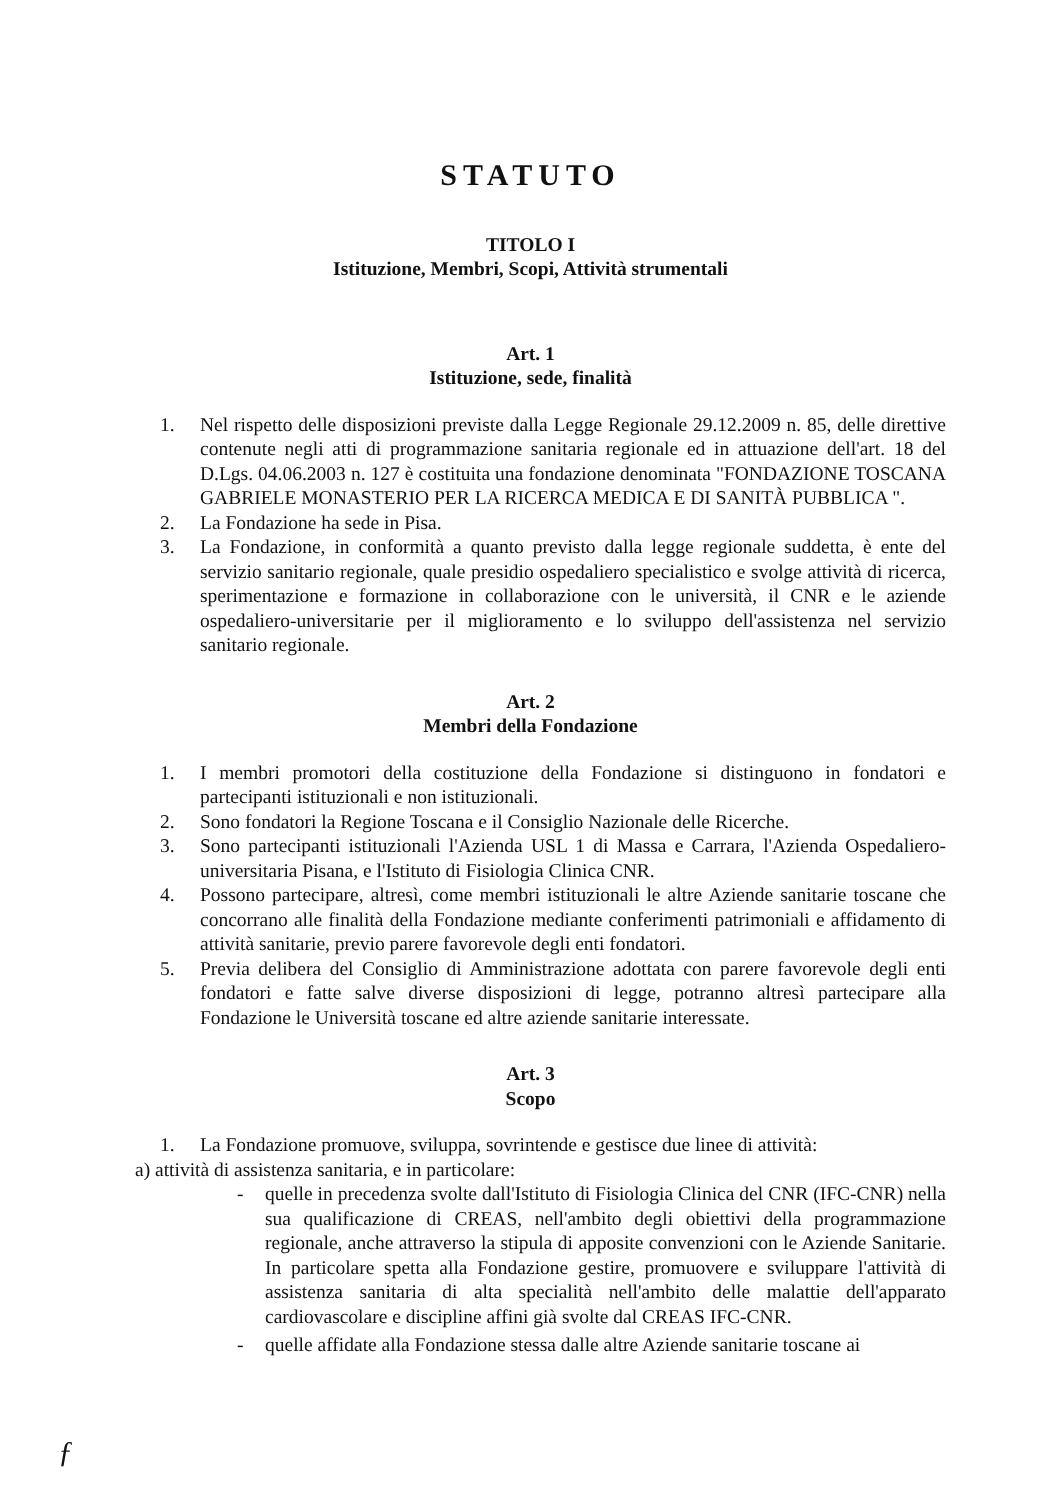STATUTO
TITOLO I
Istituzione, Membri, Scopi, Attività strumentali
Art. 1
Istituzione, sede, finalità
1. Nel rispetto delle disposizioni previste dalla Legge Regionale 29.12.2009 n. 85, delle direttive contenute negli atti di programmazione sanitaria regionale ed in attuazione dell'art. 18 del D.Lgs. 04.06.2003 n. 127 è costituita una fondazione denominata "FONDAZIONE TOSCANA GABRIELE MONASTERIO PER LA RICERCA MEDICA E DI SANITÀ PUBBLICA ".
2. La Fondazione ha sede in Pisa.
3. La Fondazione, in conformità a quanto previsto dalla legge regionale suddetta, è ente del servizio sanitario regionale, quale presidio ospedaliero specialistico e svolge attività di ricerca, sperimentazione e formazione in collaborazione con le università, il CNR e le aziende ospedaliero-universitarie per il miglioramento e lo sviluppo dell'assistenza nel servizio sanitario regionale.
Art. 2
Membri della Fondazione
1. I membri promotori della costituzione della Fondazione si distinguono in fondatori e partecipanti istituzionali e non istituzionali.
2. Sono fondatori la Regione Toscana e il Consiglio Nazionale delle Ricerche.
3. Sono partecipanti istituzionali l'Azienda USL 1 di Massa e Carrara, l'Azienda Ospedaliero-universitaria Pisana, e l'Istituto di Fisiologia Clinica CNR.
4. Possono partecipare, altresì, come membri istituzionali le altre Aziende sanitarie toscane che concorrano alle finalità della Fondazione mediante conferimenti patrimoniali e affidamento di attività sanitarie, previo parere favorevole degli enti fondatori.
5. Previa delibera del Consiglio di Amministrazione adottata con parere favorevole degli enti fondatori e fatte salve diverse disposizioni di legge, potranno altresì partecipare alla Fondazione le Università toscane ed altre aziende sanitarie interessate.
Art. 3
Scopo
1. La Fondazione promuove, sviluppa, sovrintende e gestisce due linee di attività:
a) attività di assistenza sanitaria, e in particolare:
- quelle in precedenza svolte dall'Istituto di Fisiologia Clinica del CNR (IFC-CNR) nella sua qualificazione di CREAS, nell'ambito degli obiettivi della programmazione regionale, anche attraverso la stipula di apposite convenzioni con le Aziende Sanitarie. In particolare spetta alla Fondazione gestire, promuovere e sviluppare l'attività di assistenza sanitaria di alta specialità nell'ambito delle malattie dell'apparato cardiovascolare e discipline affini già svolte dal CREAS IFC-CNR.
- quelle affidate alla Fondazione stessa dalle altre Aziende sanitarie toscane ai
ƒ